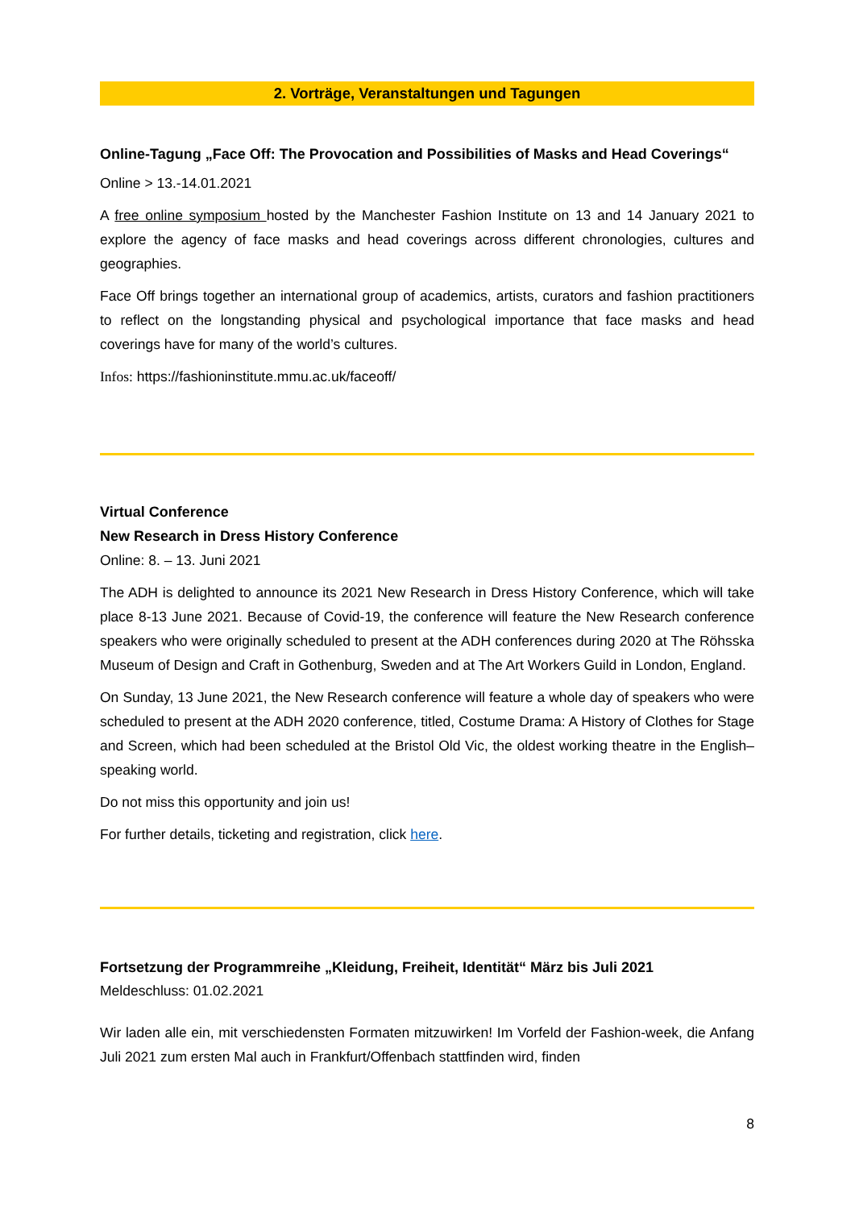2. Vorträge, Veranstaltungen und Tagungen
Online-Tagung „Face Off: The Provocation and Possibilities of Masks and Head Coverings“
Online > 13.-14.01.2021
A free online symposium hosted by the Manchester Fashion Institute on 13 and 14 January 2021 to explore the agency of face masks and head coverings across different chronologies, cultures and geographies.
Face Off brings together an international group of academics, artists, curators and fashion practitioners to reflect on the longstanding physical and psychological importance that face masks and head coverings have for many of the world’s cultures.
Infos: https://fashioninstitute.mmu.ac.uk/faceoff/
Virtual Conference
New Research in Dress History Conference
Online: 8. – 13. Juni 2021
The ADH is delighted to announce its 2021 New Research in Dress History Conference, which will take place 8-13 June 2021. Because of Covid-19, the conference will feature the New Research conference speakers who were originally scheduled to present at the ADH conferences during 2020 at The Röhsska Museum of Design and Craft in Gothenburg, Sweden and at The Art Workers Guild in London, England.
On Sunday, 13 June 2021, the New Research conference will feature a whole day of speakers who were scheduled to present at the ADH 2020 conference, titled, Costume Drama: A History of Clothes for Stage and Screen, which had been scheduled at the Bristol Old Vic, the oldest working theatre in the English–speaking world.
Do not miss this opportunity and join us!
For further details, ticketing and registration, click here.
Fortsetzung der Programmreihe „Kleidung, Freiheit, Identität“ März bis Juli 2021
Meldeschluss: 01.02.2021
Wir laden alle ein, mit verschiedensten Formaten mitzuwirken! Im Vorfeld der Fashion-week, die Anfang Juli 2021 zum ersten Mal auch in Frankfurt/Offenbach stattfinden wird, finden
8